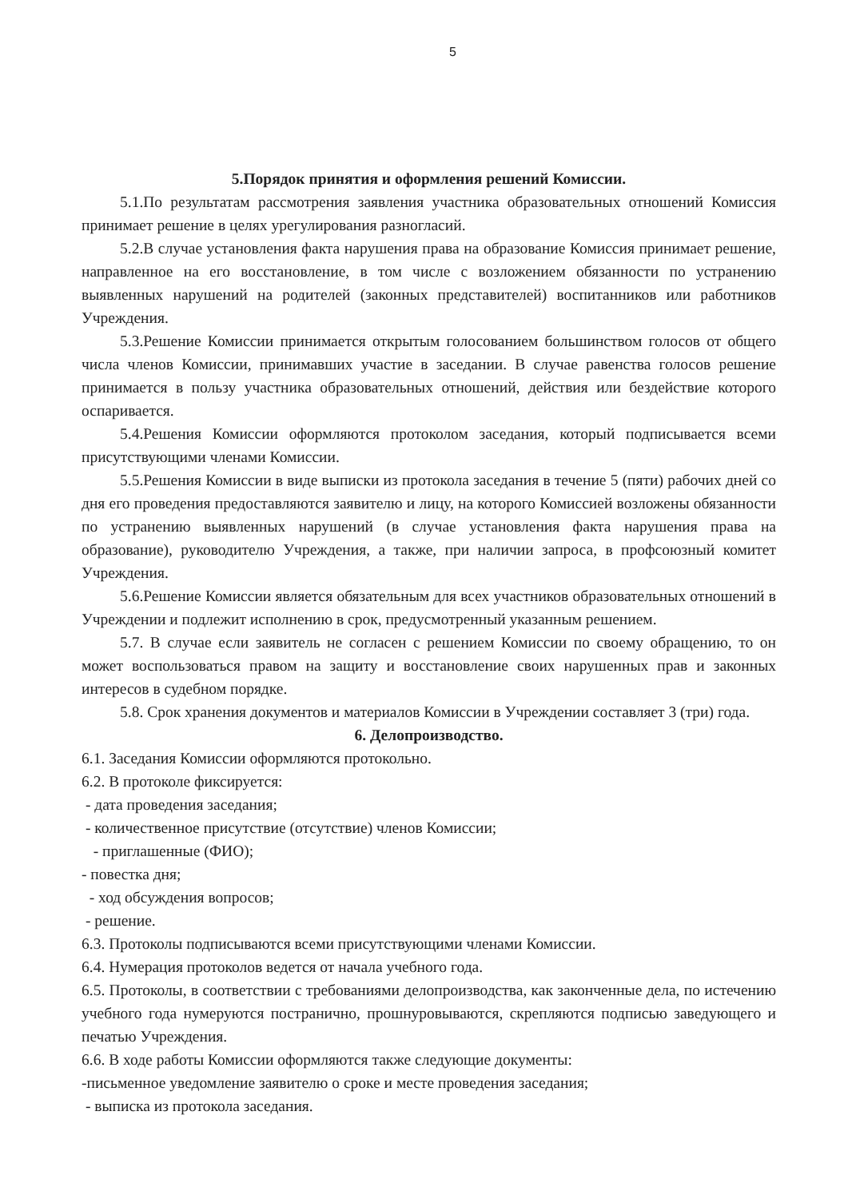5
5.Порядок принятия и оформления решений Комиссии.
5.1.По результатам рассмотрения заявления участника образовательных отношений Комиссия принимает решение в целях урегулирования разногласий.
5.2.В случае установления факта нарушения права на образование Комиссия принимает решение, направленное на его восстановление, в том числе с возложением обязанности по устранению выявленных нарушений на родителей (законных представителей) воспитанников или работников Учреждения.
5.3.Решение Комиссии принимается открытым голосованием большинством голосов от общего числа членов Комиссии, принимавших участие в заседании. В случае равенства голосов решение принимается в пользу участника образовательных отношений, действия или бездействие которого оспаривается.
5.4.Решения Комиссии оформляются протоколом заседания, который подписывается всеми присутствующими членами Комиссии.
5.5.Решения Комиссии в виде выписки из протокола заседания в течение 5 (пяти) рабочих дней со дня его проведения предоставляются заявителю и лицу, на которого Комиссией возложены обязанности по устранению выявленных нарушений (в случае установления факта нарушения права на образование), руководителю Учреждения, а также, при наличии запроса, в профсоюзный комитет Учреждения.
5.6.Решение Комиссии является обязательным для всех участников образовательных отношений в Учреждении и подлежит исполнению в срок, предусмотренный указанным решением.
5.7. В случае если заявитель не согласен с решением Комиссии по своему обращению, то он может воспользоваться правом на защиту и восстановление своих нарушенных прав и законных интересов в судебном порядке.
5.8. Срок хранения документов и материалов Комиссии в Учреждении составляет 3 (три) года.
6. Делопроизводство.
6.1. Заседания Комиссии оформляются протокольно.
6.2. В протоколе фиксируется:
- дата проведения заседания;
- количественное присутствие (отсутствие) членов Комиссии;
- приглашенные (ФИО);
- повестка дня;
- ход обсуждения вопросов;
- решение.
6.3. Протоколы подписываются всеми присутствующими членами Комиссии.
6.4. Нумерация протоколов ведется от начала учебного года.
6.5. Протоколы, в соответствии с требованиями делопроизводства, как законченные дела, по истечению учебного года нумеруются постранично, прошнуровываются, скрепляются подписью заведующего и печатью Учреждения.
6.6. В ходе работы Комиссии оформляются также следующие документы:
-письменное уведомление заявителю о сроке и месте проведения заседания;
- выписка из протокола заседания.